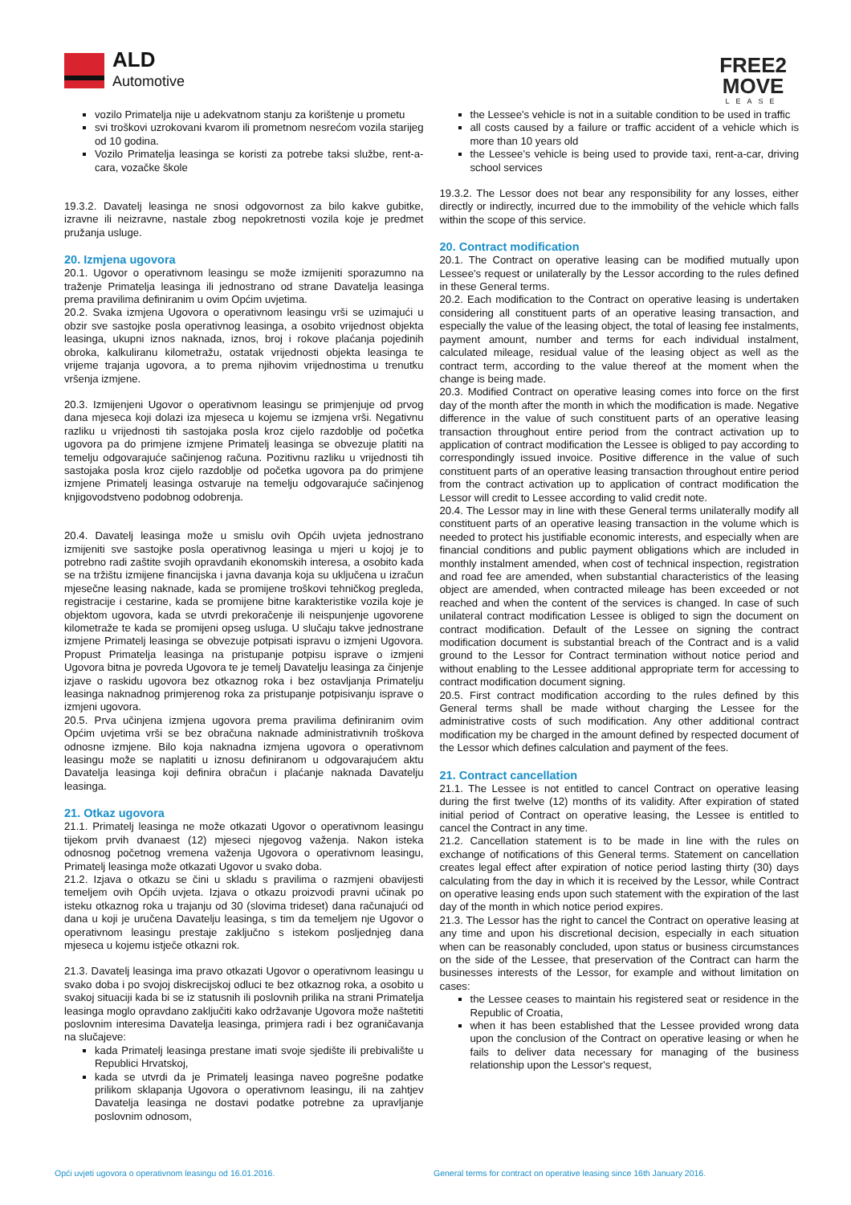ALD
Automotive
FREE2
MOVE
LEASE
vozilo Primatelja nije u adekvatnom stanju za korištenje u prometu
svi troškovi uzrokovani kvarom ili prometnom nesrećom vozila starijeg od 10 godina.
Vozilo Primatelja leasinga se koristi za potrebe taksi službe, rent-a-cara, vozačke škole
19.3.2. Davatelj leasinga ne snosi odgovornost za bilo kakve gubitke, izravne ili neizravne, nastale zbog nepokretnosti vozila koje je predmet pružanja usluge.
20. Izmjena ugovora
20.1. Ugovor o operativnom leasingu se može izmijeniti sporazumno na traženje Primatelja leasinga ili jednostrano od strane Davatelja leasinga prema pravilima definiranim u ovim Općim uvjetima.
20.2. Svaka izmjena Ugovora o operativnom leasingu vrši se uzimajući u obzir sve sastojke posla operativnog leasinga, a osobito vrijednost objekta leasinga, ukupni iznos naknada, iznos, broj i rokove plaćanja pojedinih obroka, kalkuliranu kilometražu, ostatak vrijednosti objekta leasinga te vrijeme trajanja ugovora, a to prema njihovim vrijednostima u trenutku vršenja izmjene.
20.3. Izmijenjeni Ugovor o operativnom leasingu se primjenjuje od prvog dana mjeseca koji dolazi iza mjeseca u kojemu se izmjena vrši. Negativnu razliku u vrijednosti tih sastojaka posla kroz cijelo razdoblje od početka ugovora pa do primjene izmjene Primatelj leasinga se obvezuje platiti na temelju odgovarajuće sačinjenog računa. Pozitivnu razliku u vrijednosti tih sastojaka posla kroz cijelo razdoblje od početka ugovora pa do primjene izmjene Primatelj leasinga ostvaruje na temelju odgovarajuće sačinjenog knjigovodstveno podobnog odobrenja.
20.4. Davatelj leasinga može u smislu ovih Općih uvjeta jednostrano izmijeniti sve sastojke posla operativnog leasinga u mjeri u kojoj je to potrebno radi zaštite svojih opravdanih ekonomskih interesa, a osobito kada se na tržištu izmijene financijska i javna davanja koja su uključena u izračun mjesečne leasing naknade, kada se promijene troškovi tehničkog pregleda, registracije i cestarine, kada se promijene bitne karakteristike vozila koje je objektom ugovora, kada se utvrdi prekoračenje ili neispunjenje ugovorene kilometraže te kada se promijeni opseg usluga. U slučaju takve jednostrane izmjene Primatelj leasinga se obvezuje potpisati ispravu o izmjeni Ugovora. Propust Primatelja leasinga na pristupanje potpisu isprave o izmjeni Ugovora bitna je povreda Ugovora te je temelj Davatelju leasinga za činjenje izjave o raskidu ugovora bez otkaznog roka i bez ostavljanja Primatelju leasinga naknadnog primjerenog roka za pristupanje potpisivanju isprave o izmjeni ugovora.
20.5. Prva učinjena izmjena ugovora prema pravilima definiranim ovim Općim uvjetima vrši se bez obračuna naknade administrativnih troškova odnosne izmjene. Bilo koja naknadna izmjena ugovora o operativnom leasingu može se naplatiti u iznosu definiranom u odgovarajućem aktu Davatelja leasinga koji definira obračun i plaćanje naknada Davatelju leasinga.
21. Otkaz ugovora
21.1. Primatelj leasinga ne može otkazati Ugovor o operativnom leasingu tijekom prvih dvanaest (12) mjeseci njegovog važenja. Nakon isteka odnosnog početnog vremena važenja Ugovora o operativnom leasingu, Primatelj leasinga može otkazati Ugovor u svako doba.
21.2. Izjava o otkazu se čini u skladu s pravilima o razmjeni obavijesti temeljem ovih Općih uvjeta. Izjava o otkazu proizvodi pravni učinak po isteku otkaznog roka u trajanju od 30 (slovima trideset) dana računajući od dana u koji je uručena Davatelju leasinga, s tim da temeljem nje Ugovor o operativnom leasingu prestaje zaključno s istekom posljednjeg dana mjeseca u kojemu istječe otkazni rok.
21.3. Davatelj leasinga ima pravo otkazati Ugovor o operativnom leasingu u svako doba i po svojoj diskrecijskoj odluci te bez otkaznog roka, a osobito u svakoj situaciji kada bi se iz statusnih ili poslovnih prilika na strani Primatelja leasinga moglo opravdano zaključiti kako održavanje Ugovora može naštetiti poslovnim interesima Davatelja leasinga, primjera radi i bez ograničavanja na slučajeve:
kada Primatelj leasinga prestane imati svoje sjedište ili prebivalište u Republici Hrvatskoj,
kada se utvrdi da je Primatelj leasinga naveo pogrešne podatke prilikom sklapanja Ugovora o operativnom leasingu, ili na zahtjev Davatelja leasinga ne dostavi podatke potrebne za upravljanje poslovnim odnosom,
the Lessee's vehicle is not in a suitable condition to be used in traffic
all costs caused by a failure or traffic accident of a vehicle which is more than 10 years old
the Lessee's vehicle is being used to provide taxi, rent-a-car, driving school services
19.3.2. The Lessor does not bear any responsibility for any losses, either directly or indirectly, incurred due to the immobility of the vehicle which falls within the scope of this service.
20. Contract modification
20.1. The Contract on operative leasing can be modified mutually upon Lessee's request or unilaterally by the Lessor according to the rules defined in these General terms.
20.2. Each modification to the Contract on operative leasing is undertaken considering all constituent parts of an operative leasing transaction, and especially the value of the leasing object, the total of leasing fee instalments, payment amount, number and terms for each individual instalment, calculated mileage, residual value of the leasing object as well as the contract term, according to the value thereof at the moment when the change is being made.
20.3. Modified Contract on operative leasing comes into force on the first day of the month after the month in which the modification is made. Negative difference in the value of such constituent parts of an operative leasing transaction throughout entire period from the contract activation up to application of contract modification the Lessee is obliged to pay according to correspondingly issued invoice. Positive difference in the value of such constituent parts of an operative leasing transaction throughout entire period from the contract activation up to application of contract modification the Lessor will credit to Lessee according to valid credit note.
20.4. The Lessor may in line with these General terms unilaterally modify all constituent parts of an operative leasing transaction in the volume which is needed to protect his justifiable economic interests, and especially when are financial conditions and public payment obligations which are included in monthly instalment amended, when cost of technical inspection, registration and road fee are amended, when substantial characteristics of the leasing object are amended, when contracted mileage has been exceeded or not reached and when the content of the services is changed. In case of such unilateral contract modification Lessee is obliged to sign the document on contract modification. Default of the Lessee on signing the contract modification document is substantial breach of the Contract and is a valid ground to the Lessor for Contract termination without notice period and without enabling to the Lessee additional appropriate term for accessing to contract modification document signing.
20.5. First contract modification according to the rules defined by this General terms shall be made without charging the Lessee for the administrative costs of such modification. Any other additional contract modification my be charged in the amount defined by respected document of the Lessor which defines calculation and payment of the fees.
21. Contract cancellation
21.1. The Lessee is not entitled to cancel Contract on operative leasing during the first twelve (12) months of its validity. After expiration of stated initial period of Contract on operative leasing, the Lessee is entitled to cancel the Contract in any time.
21.2. Cancellation statement is to be made in line with the rules on exchange of notifications of this General terms. Statement on cancellation creates legal effect after expiration of notice period lasting thirty (30) days calculating from the day in which it is received by the Lessor, while Contract on operative leasing ends upon such statement with the expiration of the last day of the month in which notice period expires.
21.3. The Lessor has the right to cancel the Contract on operative leasing at any time and upon his discretional decision, especially in each situation when can be reasonably concluded, upon status or business circumstances on the side of the Lessee, that preservation of the Contract can harm the businesses interests of the Lessor, for example and without limitation on cases:
the Lessee ceases to maintain his registered seat or residence in the Republic of Croatia,
when it has been established that the Lessee provided wrong data upon the conclusion of the Contract on operative leasing or when he fails to deliver data necessary for managing of the business relationship upon the Lessor's request,
Opći uvjeti ugovora o operativnom leasingu od 16.01.2016. General terms for contract on operative leasing since 16th January 2016.